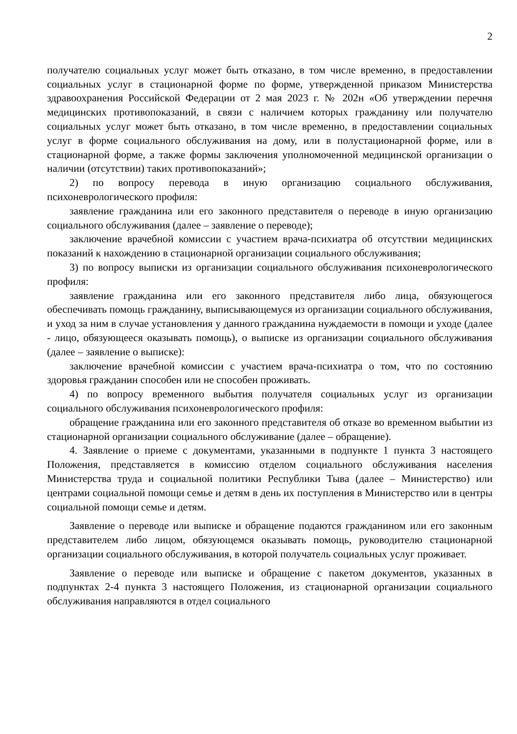2
получателю социальных услуг может быть отказано, в том числе временно, в предоставлении социальных услуг в стационарной форме по форме, утвержденной приказом Министерства здравоохранения Российской Федерации от 2 мая 2023 г. № 202н «Об утверждении перечня медицинских противопоказаний, в связи с наличием которых гражданину или получателю социальных услуг может быть отказано, в том числе временно, в предоставлении социальных услуг в форме социального обслуживания на дому, или в полустационарной форме, или в стационарной форме, а также формы заключения уполномоченной медицинской организации о наличии (отсутствии) таких противопоказаний»;
2) по вопросу перевода в иную организацию социального обслуживания, психоневрологического профиля:
заявление гражданина или его законного представителя о переводе в иную организацию социального обслуживания (далее – заявление о переводе);
заключение врачебной комиссии с участием врача-психиатра об отсутствии медицинских показаний к нахождению в стационарной организации социального обслуживания;
3) по вопросу выписки из организации социального обслуживания психоневрологического профиля:
заявление гражданина или его законного представителя либо лица, обязующегося обеспечивать помощь гражданину, выписывающемуся из организации социального обслуживания, и уход за ним в случае установления у данного гражданина нуждаемости в помощи и уходе (далее - лицо, обязующееся оказывать помощь), о выписке из организации социального обслуживания (далее – заявление о выписке):
заключение врачебной комиссии с участием врача-психиатра о том, что по состоянию здоровья гражданин способен или не способен проживать.
4) по вопросу временного выбытия получателя социальных услуг из организации социального обслуживания психоневрологического профиля:
обращение гражданина или его законного представителя об отказе во временном выбытии из стационарной организации социального обслуживание (далее – обращение).
4. Заявление о приеме с документами, указанными в подпункте 1 пункта 3 настоящего Положения, представляется в комиссию отделом социального обслуживания населения Министерства труда и социальной политики Республики Тыва (далее – Министерство) или центрами социальной помощи семье и детям в день их поступления в Министерство или в центры социальной помощи семье и детям.
Заявление о переводе или выписке и обращение подаются гражданином или его законным представителем либо лицом, обязующемся оказывать помощь, руководителю стационарной организации социального обслуживания, в которой получатель социальных услуг проживает.
Заявление о переводе или выписке и обращение с пакетом документов, указанных в подпунктах 2-4 пункта 3 настоящего Положения, из стационарной организации социального обслуживания направляются в отдел социального